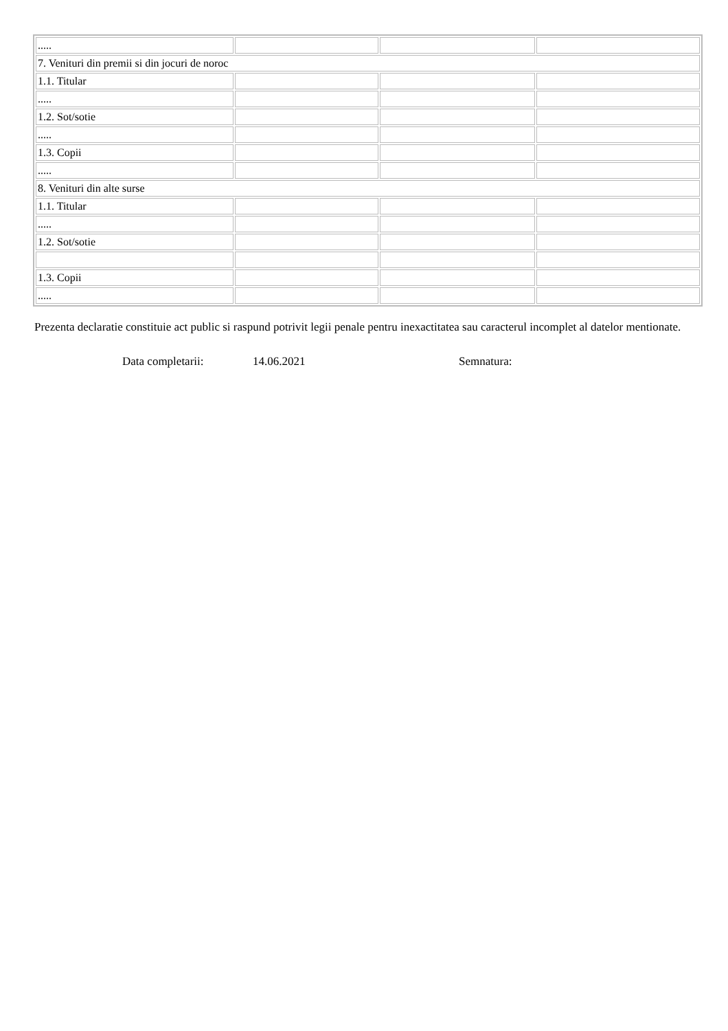| ..... | | | |
| 7. Venituri din premii si din jocuri de noroc | | | |
| 1.1. Titular | | | |
| ..... | | | |
| 1.2. Sot/sotie | | | |
| ..... | | | |
| 1.3. Copii | | | |
| ..... | | | |
| 8. Venituri din alte surse | | | |
| 1.1. Titular | | | |
| ..... | | | |
| 1.2. Sot/sotie | | | |
| 1.3. Copii | | | |
| ..... | | | |
Prezenta declaratie constituie act public si raspund potrivit legii penale pentru inexactitatea sau caracterul incomplet al datelor mentionate.
Data completarii: 14.06.2021 Semnatura: